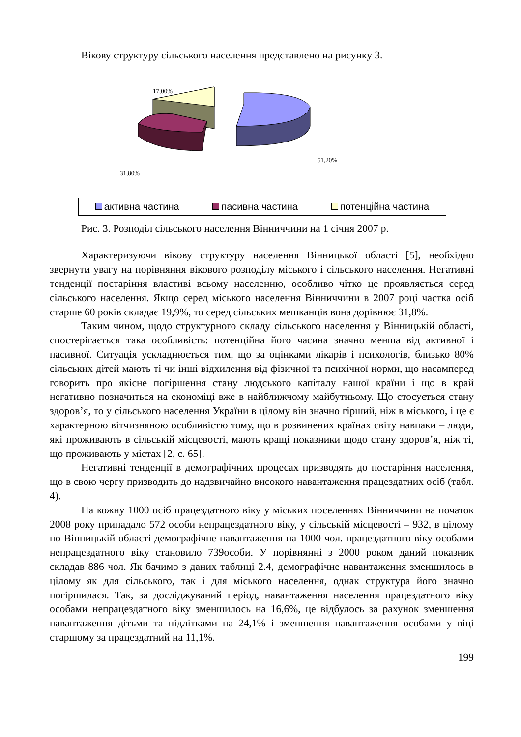Вікову структуру сільського населення представлено на рисунку 3.
17,00%
51,20%
31,80%
активна частина пасивна частина потенційна частина
Рис. 3. Розподіл сільського населення Вінниччини на 1 січня 2007 р.
Характеризуючи вікову структуру населення Вінницької області [5], необхідно звернути увагу на порівняння вікового розподілу міського і сільського населення. Негативні тенденції постаріння властиві всьому населенню, особливо чітко це проявляється серед сільського населення. Якщо серед міського населення Вінниччини в 2007 році частка осіб старше 60 років складає 19,9%, то серед сільських мешканців вона дорівнює 31,8%.
Таким чином, щодо структурного складу сільського населення у Вінницькій області, спостерігається така особливість: потенційна його часина значно менша від активної і пасивної. Ситуація ускладнюється тим, що за оцінками лікарів і психологів, близько 80% сільських дітей мають ті чи інші відхилення від фізичної та психічної норми, що насамперед говорить про якісне погіршення стану людського капіталу нашої країни і що в край негативно позначиться на економіці вже в найближчому майбутньому. Що стосується стану здоров’я, то у сільського населення України в цілому він значно гірший, ніж в міського, і це є характерною вітчизняною особливістю тому, що в розвинених країнах світу навпаки – люди, які проживають в сільській місцевості, мають кращі показники щодо стану здоров’я, ніж ті, що проживають у містах [2, с. 65].
Негативні тенденції в демографічних процесах призводять до постаріння населення, що в свою чергу призводить до надзвичайно високого навантаження працездатних осіб (табл. 4).
На кожну 1000 осіб працездатного віку у міських поселеннях Вінниччини на початок 2008 року припадало 572 особи непрацездатного віку, у сільській місцевості – 932, в цілому по Вінницькій області демографічне навантаження на 1000 чол. працездатного віку особами непрацездатного віку становило 739особи. У порівнянні з 2000 роком даний показник складав 886 чол. Як бачимо з даних таблиці 2.4, демографічне навантаження зменшилось в цілому як для сільського, так і для міського населення, однак структура його значно погіршилася. Так, за досліджуваний період, навантаження населення працездатного віку особами непрацездатного віку зменшилось на 16,6%, це відбулось за рахунок зменшення навантаження дітьми та підлітками на 24,1% і зменшення навантаження особами у віці старшому за працездатний на 11,1%.
199